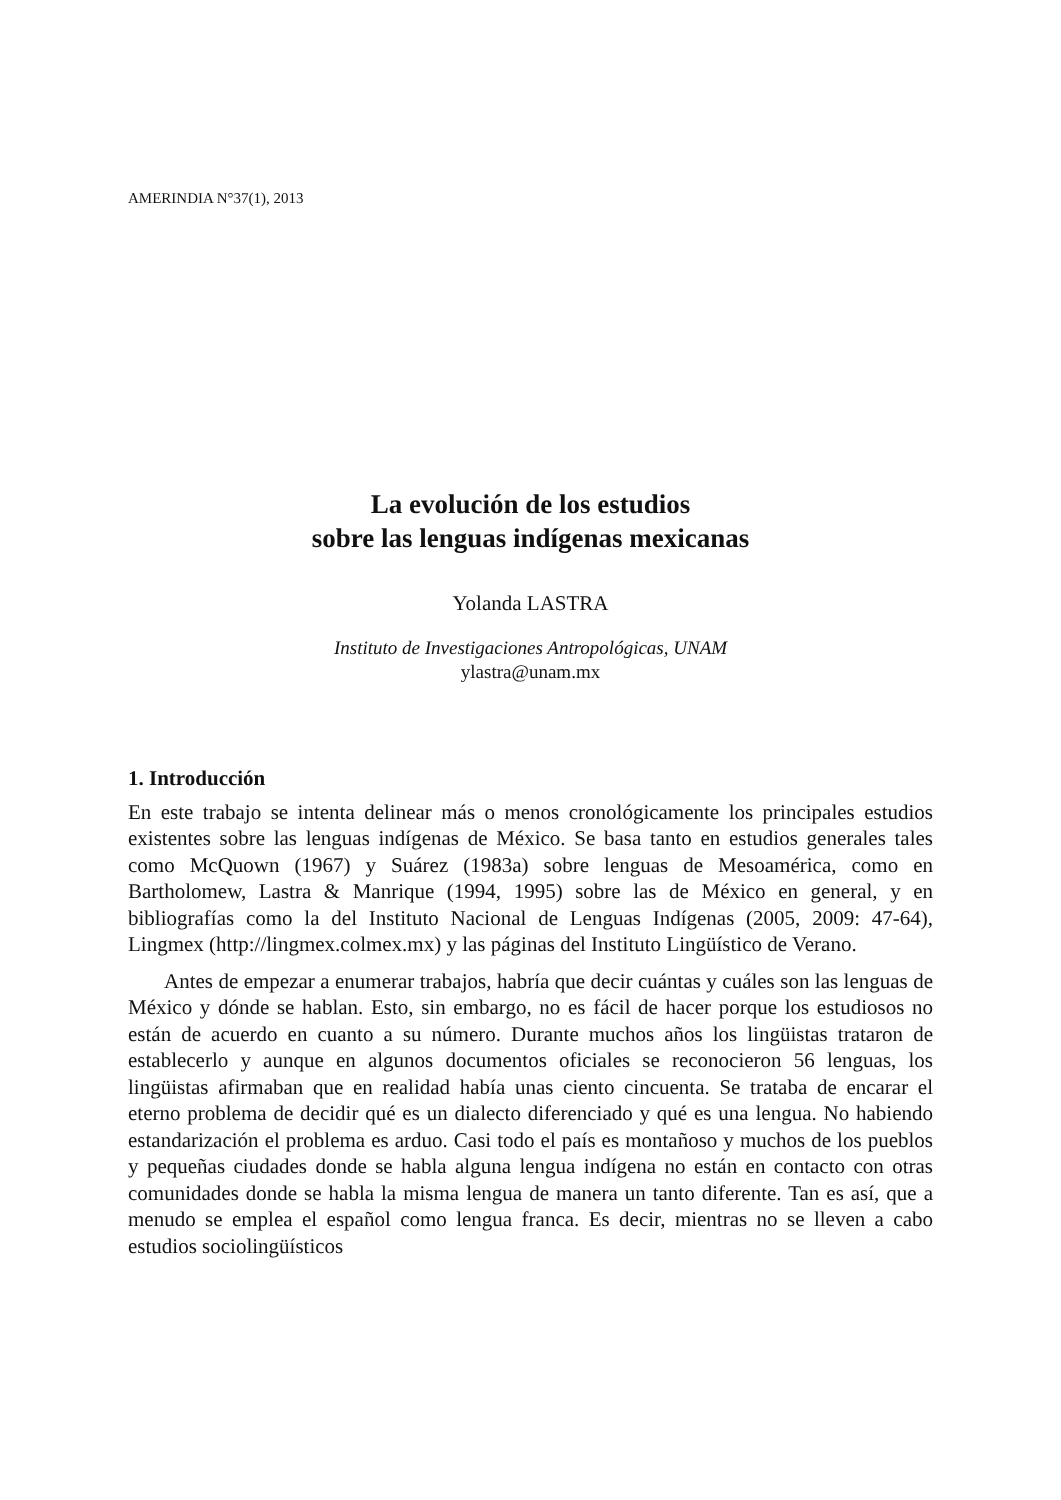AMERINDIA N°37(1), 2013
La evolución de los estudios
sobre las lenguas indígenas mexicanas
Yolanda LASTRA
Instituto de Investigaciones Antropológicas, UNAM
ylastra@unam.mx
1. Introducción
En este trabajo se intenta delinear más o menos cronológicamente los principales estudios existentes sobre las lenguas indígenas de México. Se basa tanto en estudios generales tales como McQuown (1967) y Suárez (1983a) sobre lenguas de Mesoamérica, como en Bartholomew, Lastra & Manrique (1994, 1995) sobre las de México en general, y en bibliografías como la del Instituto Nacional de Lenguas Indígenas (2005, 2009: 47-64), Lingmex (http://lingmex.colmex.mx) y las páginas del Instituto Lingüístico de Verano.
Antes de empezar a enumerar trabajos, habría que decir cuántas y cuáles son las lenguas de México y dónde se hablan. Esto, sin embargo, no es fácil de hacer porque los estudiosos no están de acuerdo en cuanto a su número. Durante muchos años los lingüistas trataron de establecerlo y aunque en algunos documentos oficiales se reconocieron 56 lenguas, los lingüistas afirmaban que en realidad había unas ciento cincuenta. Se trataba de encarar el eterno problema de decidir qué es un dialecto diferenciado y qué es una lengua. No habiendo estandarización el problema es arduo. Casi todo el país es montañoso y muchos de los pueblos y pequeñas ciudades donde se habla alguna lengua indígena no están en contacto con otras comunidades donde se habla la misma lengua de manera un tanto diferente. Tan es así, que a menudo se emplea el español como lengua franca. Es decir, mientras no se lleven a cabo estudios sociolingüísticos